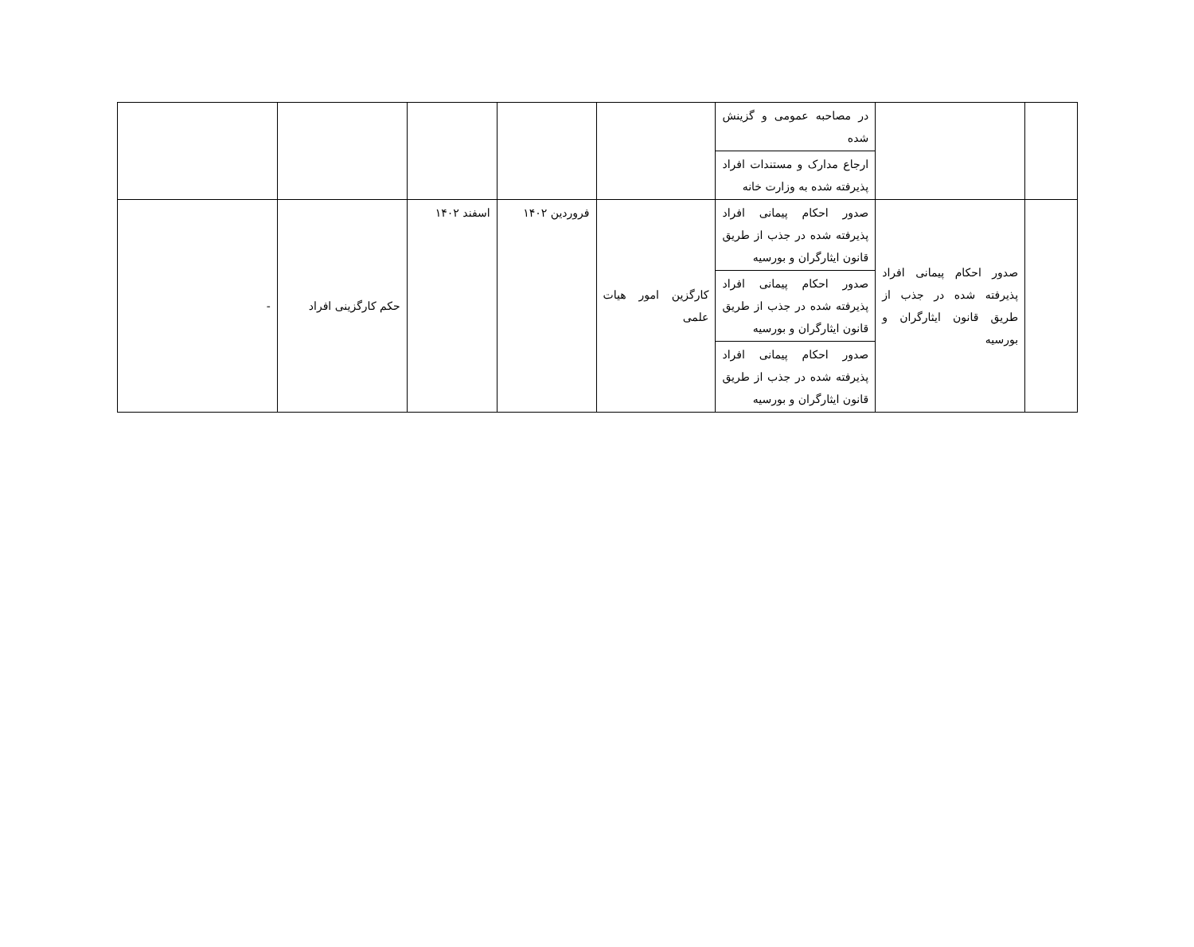| | | در مصاحبه عمومی و گزینش شده | | | | | |
| | | ارجاع مدارک و مستندات افراد پذیرفته شده به وزارت خانه | | | | | |
| | صدور احکام پیمانی افراد پذیرفته شده در جذب از طریق قانون ایثارگران و بورسیه | صدور احکام پیمانی افراد پذیرفته شده در جذب از طریق قانون ایثارگران و بورسیه | کارگزین امور هیات علمی | فروردین ۱۴۰۲ | اسفند ۱۴۰۲ | حکم کارگزینی افراد | - |
| | | صدور احکام پیمانی افراد پذیرفته شده در جذب از طریق قانون ایثارگران و بورسیه | | | | | |
| | | صدور احکام پیمانی افراد پذیرفته شده در جذب از طریق قانون ایثارگران و بورسیه | | | | | |